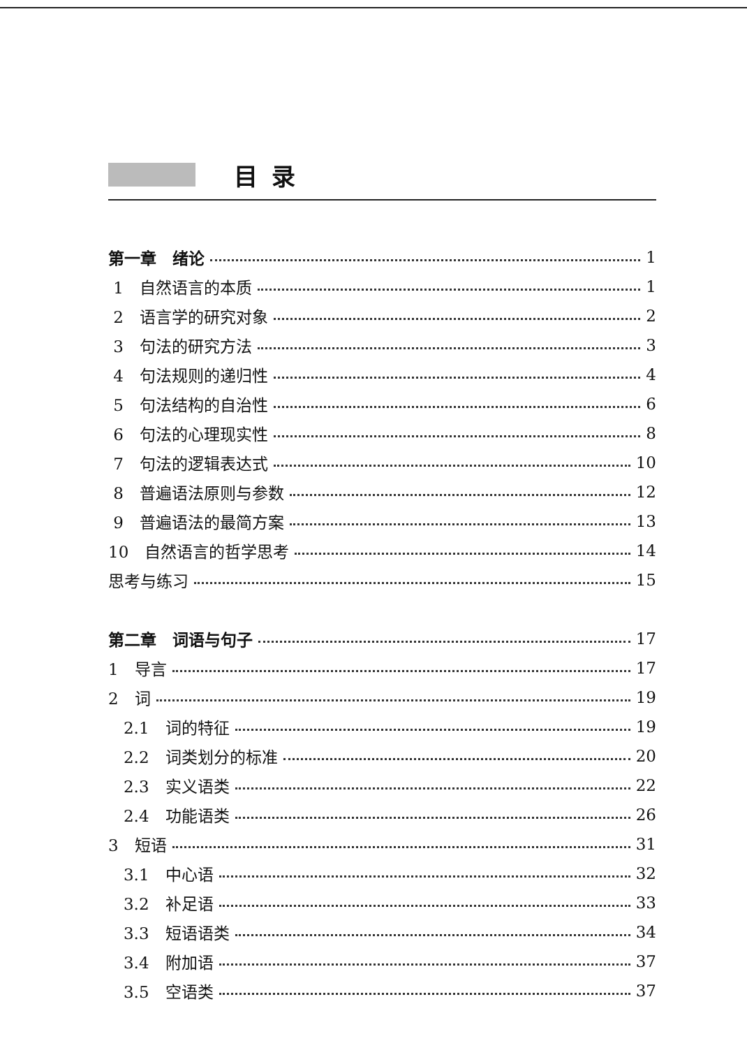目录
第一章　绪论 1
1　自然语言的本质 1
2　语言学的研究对象 2
3　句法的研究方法 3
4　句法规则的递归性 4
5　句法结构的自治性 6
6　句法的心理现实性 8
7　句法的逻辑表达式 10
8　普遍语法原则与参数 12
9　普遍语法的最简方案 13
10　自然语言的哲学思考 14
思考与练习 15
第二章　词语与句子 17
1　导言 17
2　词 19
2.1　词的特征 19
2.2　词类划分的标准 20
2.3　实义语类 22
2.4　功能语类 26
3　短语 31
3.1　中心语 32
3.2　补足语 33
3.3　短语语类 34
3.4　附加语 37
3.5　空语类 37